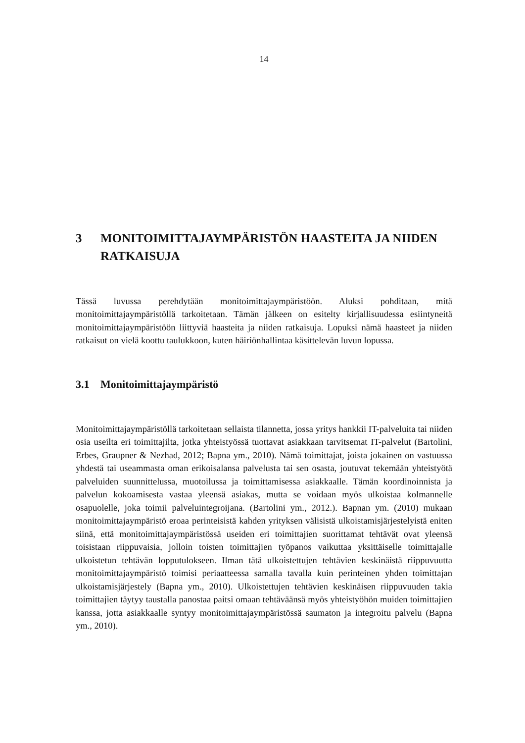14
3 MONITOIMITTAJAYMPÄRISTÖN HAASTEITA JA NIIDEN RATKAISUJA
Tässä luvussa perehdytään monitoimittajaympäristöön. Aluksi pohditaan, mitä monitoimittajaympäristöllä tarkoitetaan. Tämän jälkeen on esitelty kirjallisuudessa esiintyneitä monitoimittajaympäristöön liittyviä haasteita ja niiden ratkaisuja. Lopuksi nämä haasteet ja niiden ratkaisut on vielä koottu taulukkoon, kuten häiriönhallintaa käsittelevän luvun lopussa.
3.1 Monitoimittajaympäristö
Monitoimittajaympäristöllä tarkoitetaan sellaista tilannetta, jossa yritys hankkii IT-palveluita tai niiden osia useilta eri toimittajilta, jotka yhteistyössä tuottavat asiakkaan tarvitsemat IT-palvelut (Bartolini, Erbes, Graupner & Nezhad, 2012; Bapna ym., 2010). Nämä toimittajat, joista jokainen on vastuussa yhdestä tai useammasta oman erikoisalansa palvelusta tai sen osasta, joutuvat tekemään yhteistyötä palveluiden suunnittelussa, muotoilussa ja toimittamisessa asiakkaalle. Tämän koordinoinnista ja palvelun kokoamisesta vastaa yleensä asiakas, mutta se voidaan myös ulkoistaa kolmannelle osapuolelle, joka toimii palveluintegroijana. (Bartolini ym., 2012.). Bapnan ym. (2010) mukaan monitoimittajaympäristö eroaa perinteisistä kahden yrityksen välisistä ulkoistamisjärjestelyistä eniten siinä, että monitoimittajaympäristössä useiden eri toimittajien suorittamat tehtävät ovat yleensä toisistaan riippuvaisia, jolloin toisten toimittajien työpanos vaikuttaa yksittäiselle toimittajalle ulkoistetun tehtävän lopputulokseen. Ilman tätä ulkoistettujen tehtävien keskinäistä riippuvuutta monitoimittajaympäristö toimisi periaatteessa samalla tavalla kuin perinteinen yhden toimittajan ulkoistamisjärjestely (Bapna ym., 2010). Ulkoistettujen tehtävien keskinäisen riippuvuuden takia toimittajien täytyy taustalla panostaa paitsi omaan tehtäväänsä myös yhteistyöhön muiden toimittajien kanssa, jotta asiakkaalle syntyy monitoimittajaympäristössä saumaton ja integroitu palvelu (Bapna ym., 2010).